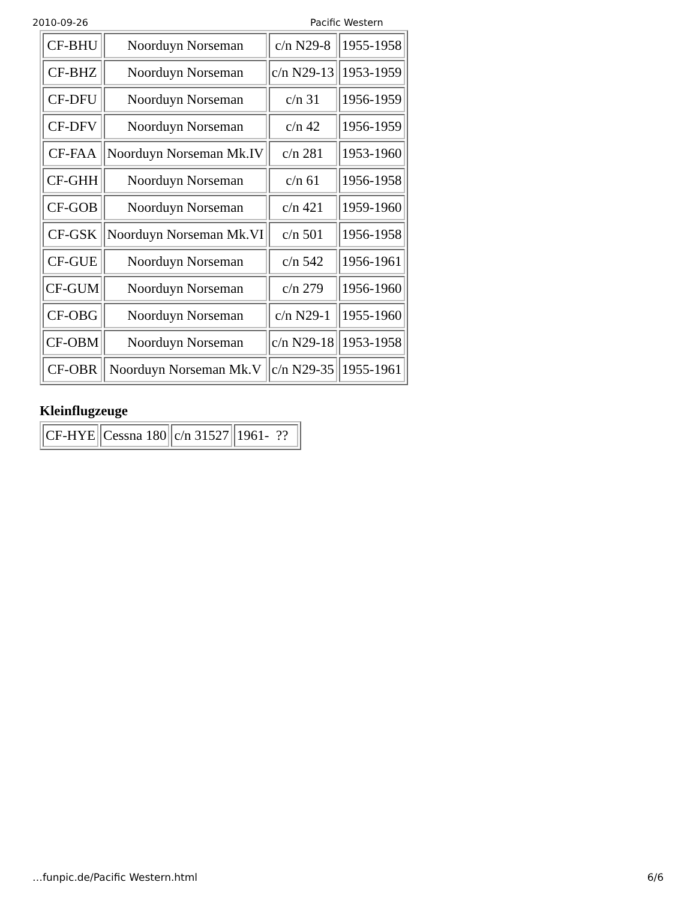2010-09-26 Pacific Western
| CF-BHU | Noorduyn Norseman | c/n N29-8 | 1955-1958 |
| CF-BHZ | Noorduyn Norseman | c/n N29-13 | 1953-1959 |
| CF-DFU | Noorduyn Norseman | c/n 31 | 1956-1959 |
| CF-DFV | Noorduyn Norseman | c/n 42 | 1956-1959 |
| CF-FAA | Noorduyn Norseman Mk.IV | c/n 281 | 1953-1960 |
| CF-GHH | Noorduyn Norseman | c/n 61 | 1956-1958 |
| CF-GOB | Noorduyn Norseman | c/n 421 | 1959-1960 |
| CF-GSK | Noorduyn Norseman Mk.VI | c/n 501 | 1956-1958 |
| CF-GUE | Noorduyn Norseman | c/n 542 | 1956-1961 |
| CF-GUM | Noorduyn Norseman | c/n 279 | 1956-1960 |
| CF-OBG | Noorduyn Norseman | c/n N29-1 | 1955-1960 |
| CF-OBM | Noorduyn Norseman | c/n N29-18 | 1953-1958 |
| CF-OBR | Noorduyn Norseman Mk.V | c/n N29-35 | 1955-1961 |
Kleinflugzeuge
| CF-HYE | Cessna 180 | c/n 31527 | 1961- ?? |
…funpic.de/Pacific Western.html 6/6